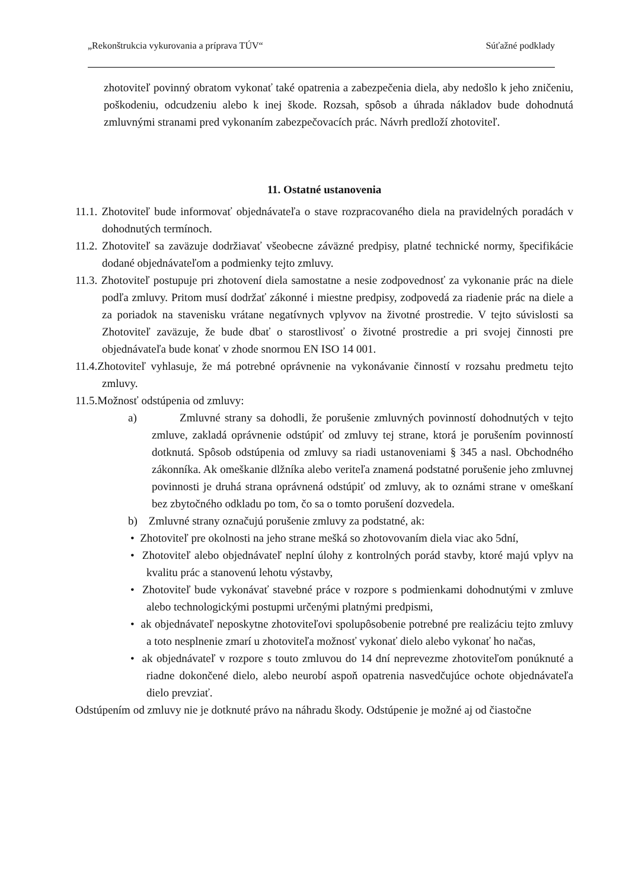„Rekonštrukcia vykurovania a príprava TÚV“Súťažné podklady
zhotoviteľ povinný obratom vykonať také opatrenia a zabezpečenia diela, aby nedošlo k jeho zničeniu, poškodeniu, odcudzeniu alebo k inej škode. Rozsah, spôsob a úhrada nákladov bude dohodnutá zmluvnými stranami pred vykonaním zabezpečovacích prác. Návrh predloží zhotoviteľ.
11. Ostatné ustanovenia
11.1. Zhotoviteľ bude informovať objednávateľa o stave rozpracovaného diela na pravidelných poradách v dohodnutých termínoch.
11.2. Zhotoviteľ sa zaväzuje dodržiavať všeobecne záväzné predpisy, platné technické normy, špecifikácie dodané objednávateľom a podmienky tejto zmluvy.
11.3. Zhotoviteľ postupuje pri zhotovení diela samostatne a nesie zodpovednosť za vykonanie prác na diele podľa zmluvy. Pritom musí dodržať zákonné i miestne predpisy, zodpovedá za riadenie prác na diele a za poriadok na stavenisku vrátane negatívnych vplyvov na životné prostredie. V tejto súvislosti sa Zhotoviteľ zaväzuje, že bude dbať o starostlivosť o životné prostredie a pri svojej činnosti pre objednávateľa bude konať v zhode snormou EN ISO 14 001.
11.4.Zhotoviteľ vyhlasuje, že má potrebné oprávnenie na vykonávanie činností v rozsahu predmetu tejto zmluvy.
11.5.Možnosť odstúpenia od zmluvy:
a) Zmluvné strany sa dohodli, že porušenie zmluvných povinností dohodnutých v tejto zmluve, zakladá oprávnenie odstúpiť od zmluvy tej strane, ktorá je porušením povinností dotknutá. Spôsob odstúpenia od zmluvy sa riadi ustanoveniami § 345 a nasl. Obchodného zákonníka. Ak omeškanie dlžníka alebo veriteľa znamená podstatné porušenie jeho zmluvnej povinnosti je druhá strana oprávnená odstúpiť od zmluvy, ak to oznámi strane v omeškaní bez zbytočného odkladu po tom, čo sa o tomto porušení dozvedela.
b) Zmluvné strany označujú porušenie zmluvy za podstatné, ak:
• Zhotoviteľ pre okolnosti na jeho strane mešká so zhotovovaním diela viac ako 5dní,
• Zhotoviteľ alebo objednávateľ neplní úlohy z kontrolných porád stavby, ktoré majú vplyv na kvalitu prác a stanovenú lehotu výstavby,
• Zhotoviteľ bude vykonávať stavebné práce v rozpore s podmienkami dohodnutými v zmluve alebo technologickými postupmi určenými platnými predpismi,
• ak objednávateľ neposkytne zhotoviteľovi spolupôsobenie potrebné pre realizáciu tejto zmluvy a toto nesplnenie zmarí u zhotoviteľa možnosť vykonať dielo alebo vykonať ho načas,
• ak objednávateľ v rozpore s touto zmluvou do 14 dní neprevezme zhotoviteľom ponúknuté a riadne dokončené dielo, alebo neurobí aspoň opatrenia nasvedčujúce ochote objednávateľa dielo prevziať.
Odstúpením od zmluvy nie je dotknuté právo na náhradu škody. Odstúpenie je možné aj od čiastočne